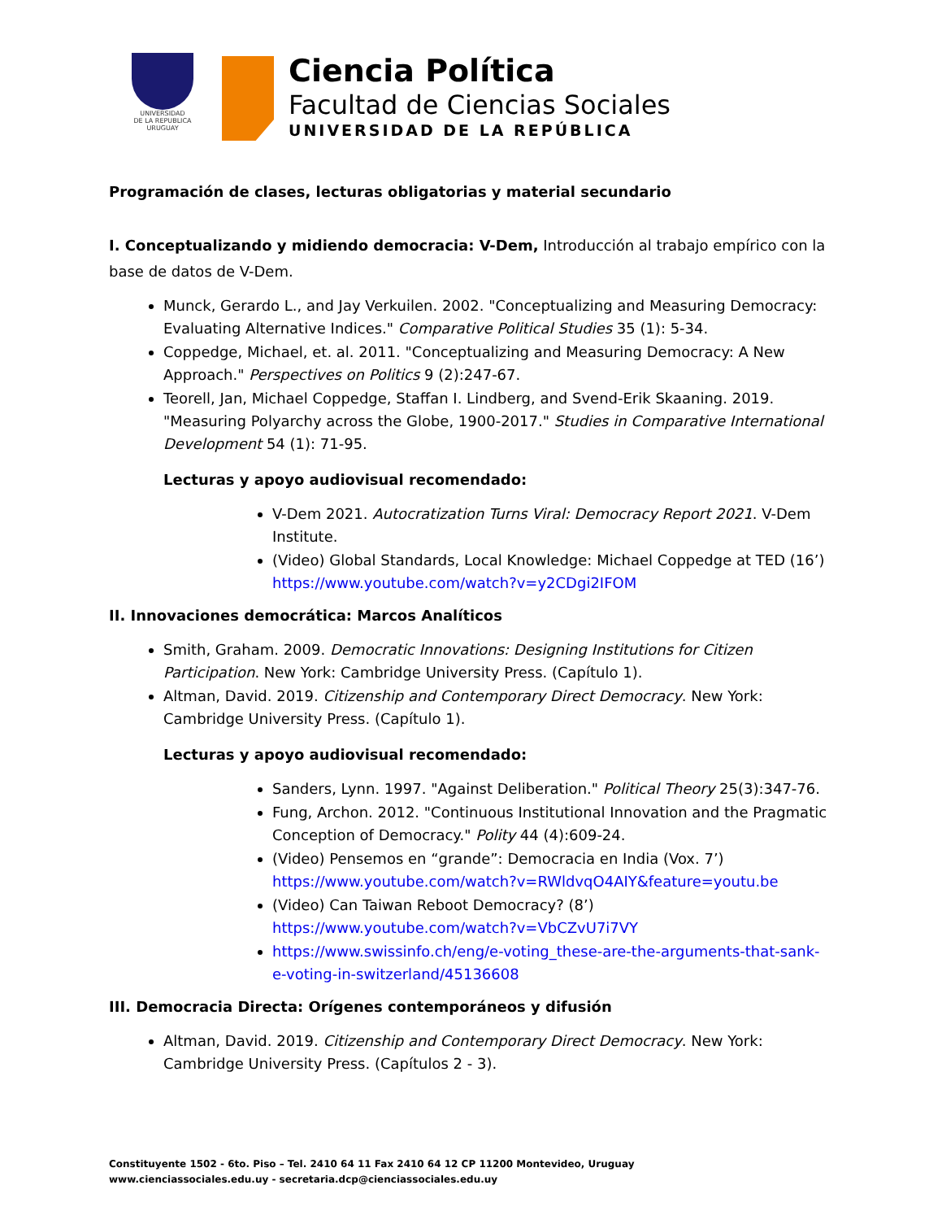UNIVERSIDAD
DE LA REPUBLICA
URUGUAY
Ciencia Política
Facultad de Ciencias Sociales
UNIVERSIDAD DE LA REPÚBLICA
Programación de clases, lecturas obligatorias y material secundario
I. Conceptualizando y midiendo democracia: V-Dem, Introducción al trabajo empírico con la base de datos de V-Dem.
Munck, Gerardo L., and Jay Verkuilen. 2002. "Conceptualizing and Measuring Democracy: Evaluating Alternative Indices." Comparative Political Studies 35 (1): 5-34.
Coppedge, Michael, et. al. 2011. "Conceptualizing and Measuring Democracy: A New Approach." Perspectives on Politics 9 (2):247-67.
Teorell, Jan, Michael Coppedge, Staffan I. Lindberg, and Svend-Erik Skaaning. 2019. "Measuring Polyarchy across the Globe, 1900-2017." Studies in Comparative International Development 54 (1): 71-95.
Lecturas y apoyo audiovisual recomendado:
V-Dem 2021. Autocratization Turns Viral: Democracy Report 2021. V-Dem Institute.
(Video) Global Standards, Local Knowledge: Michael Coppedge at TED (16’) https://www.youtube.com/watch?v=y2CDgi2IFOM
II. Innovaciones democrática: Marcos Analíticos
Smith, Graham. 2009. Democratic Innovations: Designing Institutions for Citizen Participation. New York: Cambridge University Press. (Capítulo 1).
Altman, David. 2019. Citizenship and Contemporary Direct Democracy. New York: Cambridge University Press. (Capítulo 1).
Lecturas y apoyo audiovisual recomendado:
Sanders, Lynn. 1997. "Against Deliberation." Political Theory 25(3):347-76.
Fung, Archon. 2012. "Continuous Institutional Innovation and the Pragmatic Conception of Democracy." Polity 44 (4):609-24.
(Video) Pensemos en “grande”: Democracia en India (Vox. 7’) https://www.youtube.com/watch?v=RWldvqO4AIY&feature=youtu.be
(Video) Can Taiwan Reboot Democracy? (8’) https://www.youtube.com/watch?v=VbCZvU7i7VY
https://www.swissinfo.ch/eng/e-voting_these-are-the-arguments-that-sank-e-voting-in-switzerland/45136608
III. Democracia Directa: Orígenes contemporáneos y difusión
Altman, David. 2019. Citizenship and Contemporary Direct Democracy. New York: Cambridge University Press. (Capítulos 2 - 3).
Constituyente 1502 - 6to. Piso – Tel. 2410 64 11 Fax 2410 64 12 CP 11200 Montevideo, Uruguay
www.cienciassociales.edu.uy - secretaria.dcp@cienciassociales.edu.uy